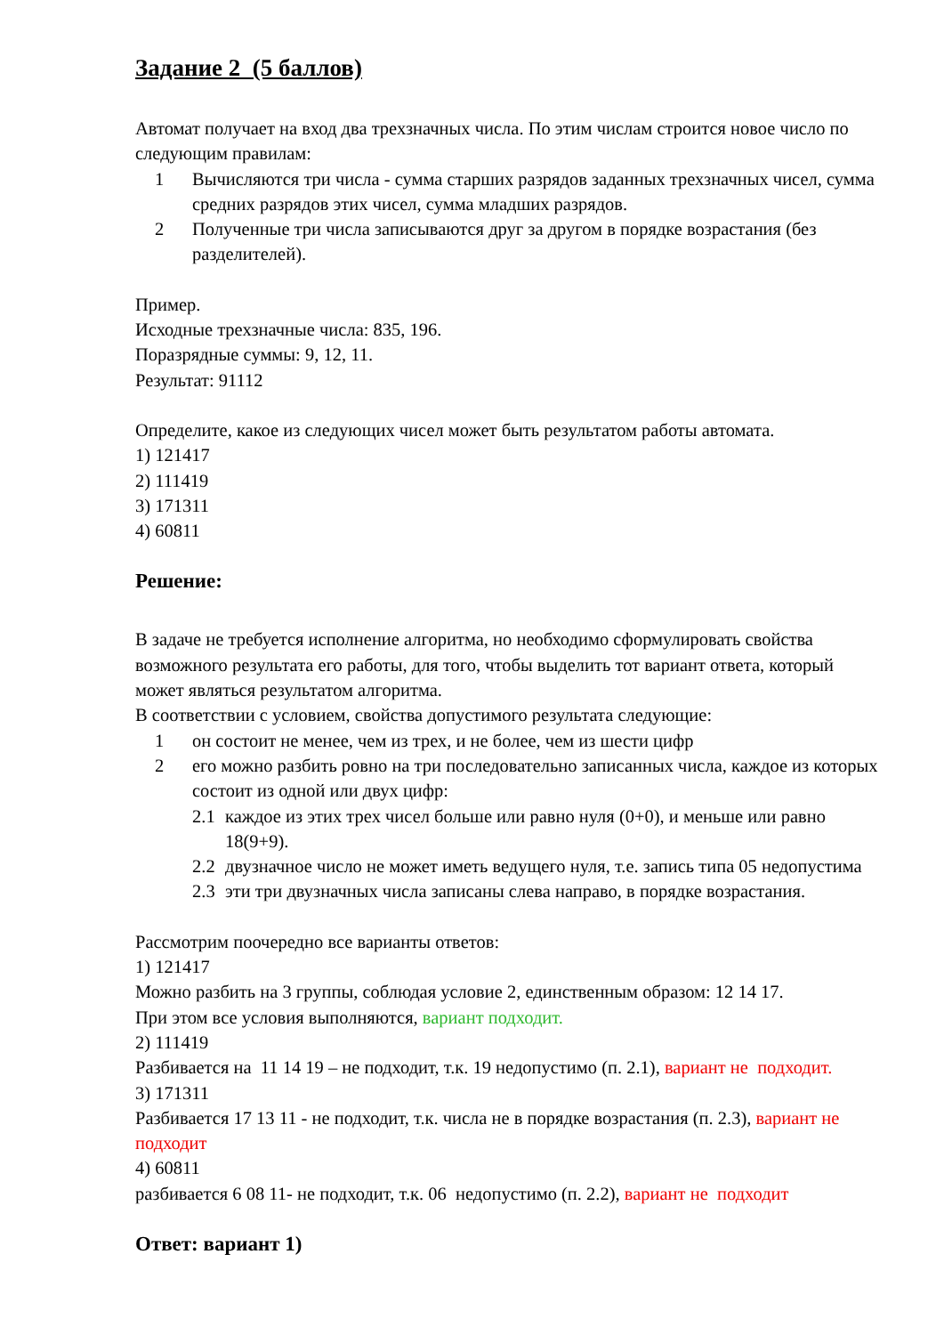Задание 2 (5 баллов)
Автомат получает на вход два трехзначных числа. По этим числам строится новое число по следующим правилам:
1 Вычисляются три числа - сумма старших разрядов заданных трехзначных чисел, сумма средних разрядов этих чисел, сумма младших разрядов.
2 Полученные три числа записываются друг за другом в порядке возрастания (без разделителей).
Пример.
Исходные трехзначные числа: 835, 196.
Поразрядные суммы: 9, 12, 11.
Результат: 91112
Определите, какое из следующих чисел может быть результатом работы автомата.
1) 121417
2) 111419
3) 171311
4) 60811
Решение:
В задаче не требуется исполнение алгоритма, но необходимо сформулировать свойства возможного результата его работы, для того, чтобы выделить тот вариант ответа, который может являться результатом алгоритма.
В соответствии с условием, свойства допустимого результата следующие:
1 он состоит не менее, чем из трех, и не более, чем из шести цифр
2 его можно разбить ровно на три последовательно записанных числа, каждое из которых состоит из одной или двух цифр:
2.1 каждое из этих трех чисел больше или равно нуля (0+0), и меньше или равно 18(9+9).
2.2 двузначное число не может иметь ведущего нуля, т.е. запись типа 05 недопустима
2.3 эти три двузначных числа записаны слева направо, в порядке возрастания.
Рассмотрим поочередно все варианты ответов:
1) 121417
Можно разбить на 3 группы, соблюдая условие 2, единственным образом: 12 14 17.
При этом все условия выполняются, вариант подходит.
2) 111419
Разбивается на 11 14 19 – не подходит, т.к. 19 недопустимо (п. 2.1), вариант не подходит.
3) 171311
Разбивается 17 13 11 - не подходит, т.к. числа не в порядке возрастания (п. 2.3), вариант не подходит
4) 60811
разбивается 6 08 11- не подходит, т.к. 06 недопустимо (п. 2.2), вариант не подходит
Ответ: вариант 1)